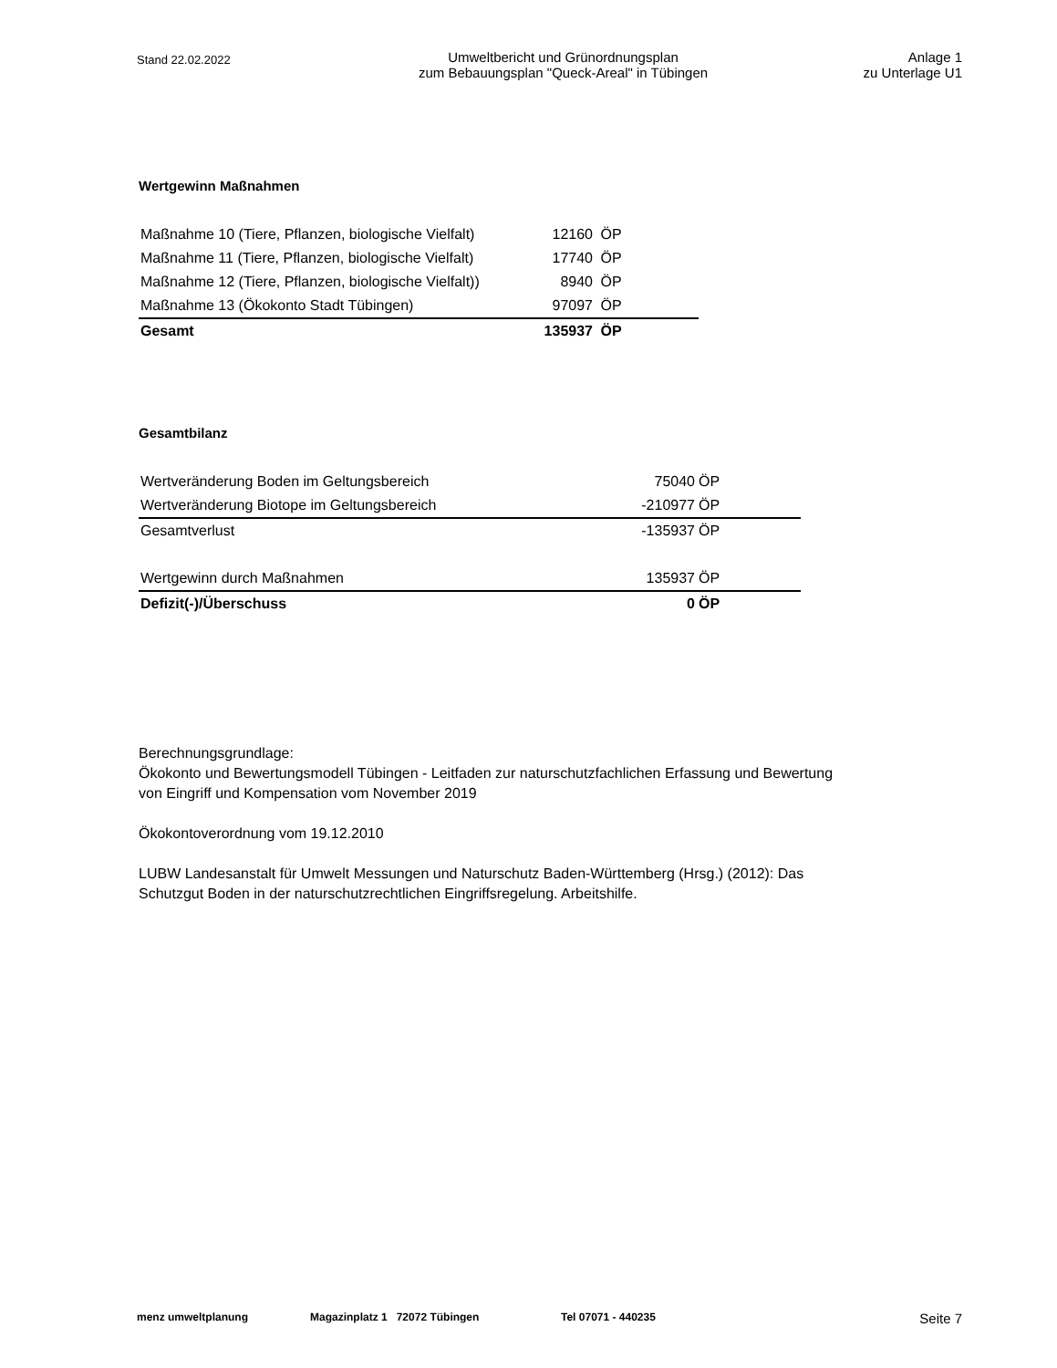Stand 22.02.2022
Umweltbericht und Grünordnungsplan
zum Bebauungsplan "Queck-Areal" in Tübingen
Anlage 1
zu Unterlage U1
Wertgewinn Maßnahmen
| Maßnahme 10 (Tiere, Pflanzen, biologische Vielfalt) | 12160 | ÖP |
| Maßnahme 11 (Tiere, Pflanzen, biologische Vielfalt) | 17740 | ÖP |
| Maßnahme 12 (Tiere, Pflanzen, biologische Vielfalt)) | 8940 | ÖP |
| Maßnahme 13 (Ökokonto Stadt Tübingen) | 97097 | ÖP |
| Gesamt | 135937 | ÖP |
Gesamtbilanz
| Wertveränderung Boden im Geltungsbereich | 75040 | ÖP |
| Wertveränderung Biotope im Geltungsbereich | -210977 | ÖP |
| Gesamtverlust | -135937 | ÖP |
| Wertgewinn durch Maßnahmen | 135937 | ÖP |
| Defizit(-)/Überschuss | 0 | ÖP |
Berechnungsgrundlage:
Ökokonto und Bewertungsmodell Tübingen - Leitfaden zur naturschutzfachlichen Erfassung und Bewertung
von Eingriff und Kompensation vom November 2019
Ökokontoverordnung vom 19.12.2010
LUBW Landesanstalt für Umwelt Messungen und Naturschutz Baden-Württemberg (Hrsg.) (2012): Das
Schutzgut Boden in der naturschutzrechtlichen Eingriffsregelung. Arbeitshilfe.
menz umweltplanung Magazinplatz 1 72072 Tübingen Tel 07071 - 440235 Seite 7